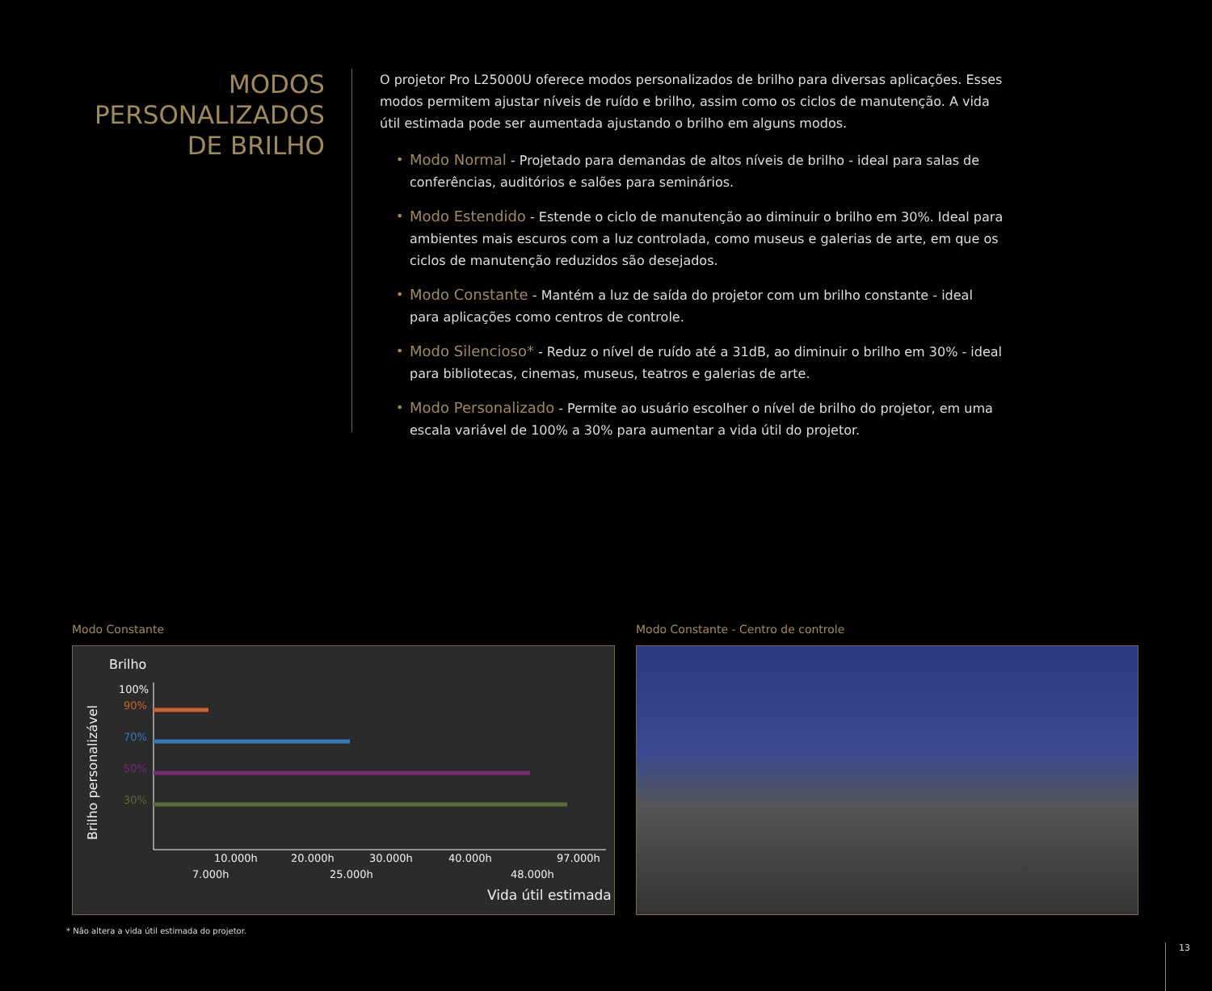MODOS
PERSONALIZADOS
DE BRILHO
O projetor Pro L25000U oferece modos personalizados de brilho para diversas aplicações. Esses modos permitem ajustar níveis de ruído e brilho, assim como os ciclos de manutenção. A vida útil estimada pode ser aumentada ajustando o brilho em alguns modos.
• Modo Normal - Projetado para demandas de altos níveis de brilho - ideal para salas de conferências, auditórios e salões para seminários.
• Modo Estendido - Estende o ciclo de manutenção ao diminuir o brilho em 30%. Ideal para ambientes mais escuros com a luz controlada, como museus e galerias de arte, em que os ciclos de manutenção reduzidos são desejados.
• Modo Constante - Mantém a luz de saída do projetor com um brilho constante - ideal para aplicações como centros de controle.
• Modo Silencioso* - Reduz o nível de ruído até a 31dB, ao diminuir o brilho em 30% - ideal para bibliotecas, cinemas, museus, teatros e galerias de arte.
• Modo Personalizado - Permite ao usuário escolher o nível de brilho do projetor, em uma escala variável de 100% a 30% para aumentar a vida útil do projetor.
Modo Constante
Brilho
100%
90%
70%
50%
30%
Brilho personalizável
10.000h
20.000h
30.000h
40.000h
97.000h
7.000h
25.000h
48.000h
Vida útil estimada
Modo Constante - Centro de controle
* Não altera a vida útil estimada do projetor.
13